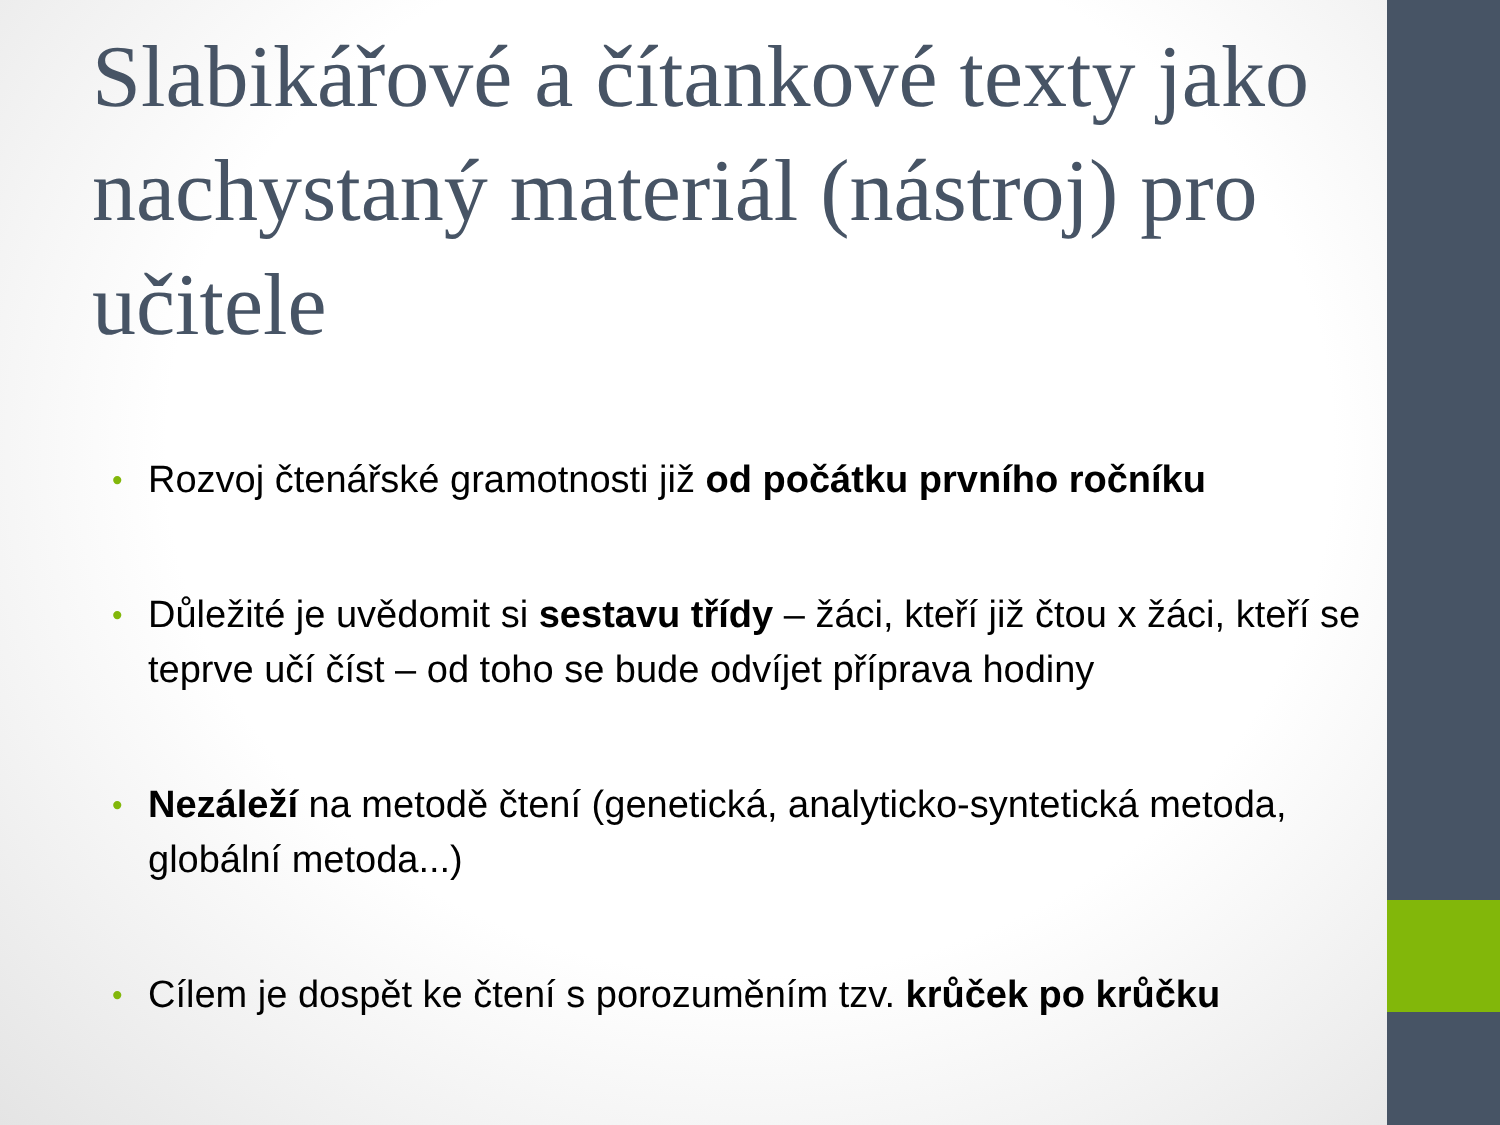Slabikářové a čítankové texty jako nachystaný materiál (nástroj) pro učitele
• Rozvoj čtenářské gramotnosti již od počátku prvního ročníku
• Důležité je uvědomit si sestavu třídy – žáci, kteří již čtou x žáci, kteří se teprve učí číst – od toho se bude odvíjet příprava hodiny
• Nezáleží na metodě čtení (genetická, analyticko-syntetická metoda, globální metoda...)
• Cílem je dospět ke čtení s porozuměním tzv. krůček po krůčku